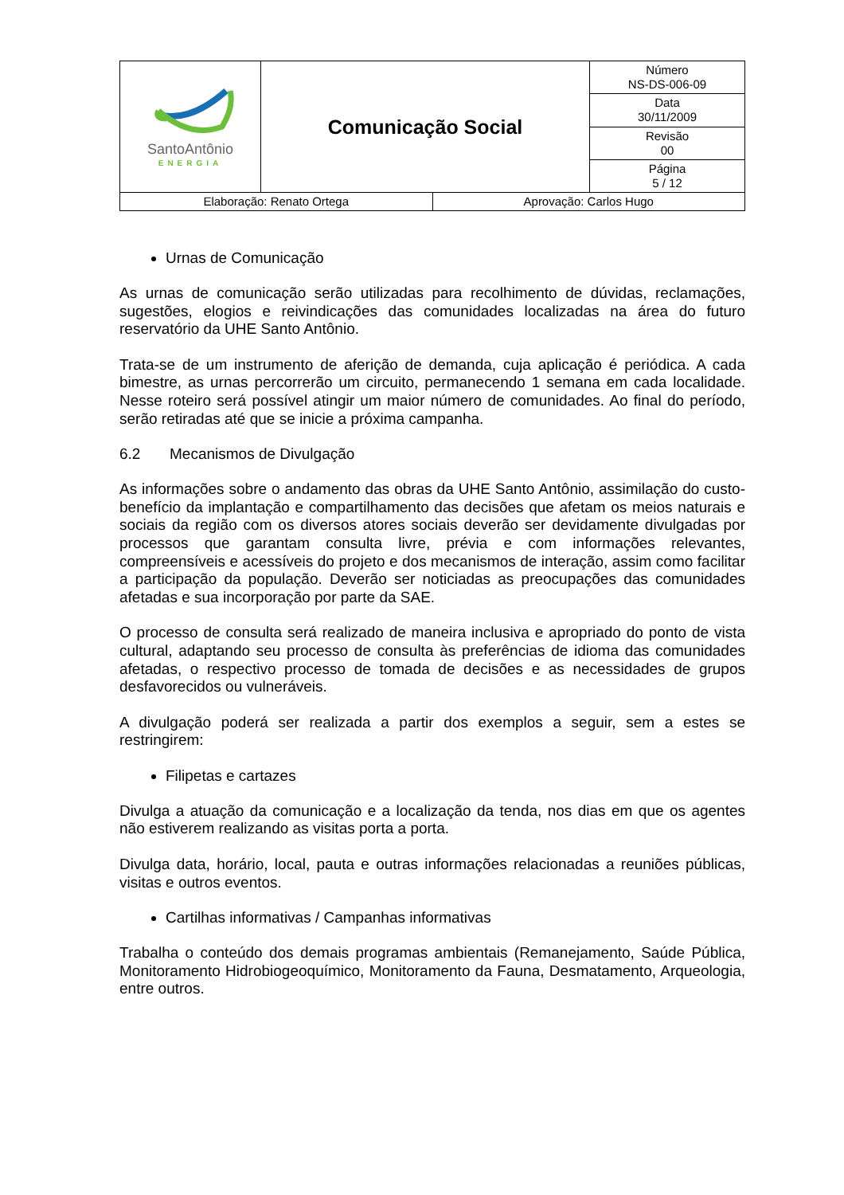| SantoAntônio ENERGIA | Comunicação Social | Número NS-DS-006-09 |
| | | Data 30/11/2009 |
| | | Revisão 00 |
| | | Página 5 / 12 |
| Elaboração: Renato Ortega | Aprovação: Carlos Hugo |
Urnas de Comunicação
As urnas de comunicação serão utilizadas para recolhimento de dúvidas, reclamações, sugestões, elogios e reivindicações das comunidades localizadas na área do futuro reservatório da UHE Santo Antônio.
Trata-se de um instrumento de aferição de demanda, cuja aplicação é periódica. A cada bimestre, as urnas percorrerão um circuito, permanecendo 1 semana em cada localidade. Nesse roteiro será possível atingir um maior número de comunidades. Ao final do período, serão retiradas até que se inicie a próxima campanha.
6.2 Mecanismos de Divulgação
As informações sobre o andamento das obras da UHE Santo Antônio, assimilação do custo-benefício da implantação e compartilhamento das decisões que afetam os meios naturais e sociais da região com os diversos atores sociais deverão ser devidamente divulgadas por processos que garantam consulta livre, prévia e com informações relevantes, compreensíveis e acessíveis do projeto e dos mecanismos de interação, assim como facilitar a participação da população. Deverão ser noticiadas as preocupações das comunidades afetadas e sua incorporação por parte da SAE.
O processo de consulta será realizado de maneira inclusiva e apropriado do ponto de vista cultural, adaptando seu processo de consulta às preferências de idioma das comunidades afetadas, o respectivo processo de tomada de decisões e as necessidades de grupos desfavorecidos ou vulneráveis.
A divulgação poderá ser realizada a partir dos exemplos a seguir, sem a estes se restringirem:
Filipetas e cartazes
Divulga a atuação da comunicação e a localização da tenda, nos dias em que os agentes não estiverem realizando as visitas porta a porta.
Divulga data, horário, local, pauta e outras informações relacionadas a reuniões públicas, visitas e outros eventos.
Cartilhas informativas / Campanhas informativas
Trabalha o conteúdo dos demais programas ambientais (Remanejamento, Saúde Pública, Monitoramento Hidrobiogeoquímico, Monitoramento da Fauna, Desmatamento, Arqueologia, entre outros.